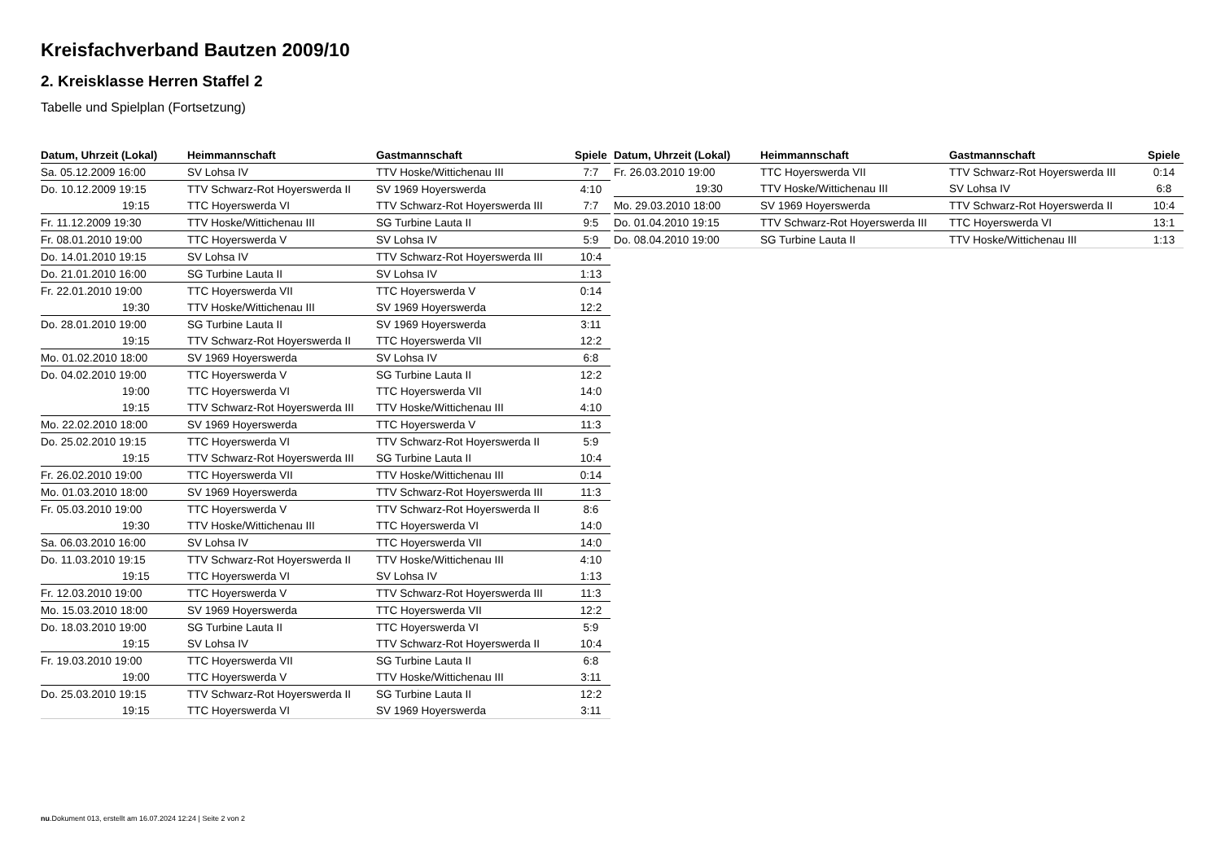Kreisfachverband Bautzen 2009/10
2. Kreisklasse Herren Staffel 2
Tabelle und Spielplan (Fortsetzung)
| Datum, Uhrzeit (Lokal) | Heimmannschaft | Gastmannschaft | Spiele |
| --- | --- | --- | --- |
| Sa. 05.12.2009 16:00 | SV Lohsa IV | TTV Hoske/Wittichenau III | 7:7 |
| Do. 10.12.2009 19:15 | TTV Schwarz-Rot Hoyerswerda II | SV 1969 Hoyerswerda | 4:10 |
| 19:15 | TTC Hoyerswerda VI | TTV Schwarz-Rot Hoyerswerda III | 7:7 |
| Fr. 11.12.2009 19:30 | TTV Hoske/Wittichenau III | SG Turbine Lauta II | 9:5 |
| Fr. 08.01.2010 19:00 | TTC Hoyerswerda V | SV Lohsa IV | 5:9 |
| Do. 14.01.2010 19:15 | SV Lohsa IV | TTV Schwarz-Rot Hoyerswerda III | 10:4 |
| Do. 21.01.2010 16:00 | SG Turbine Lauta II | SV Lohsa IV | 1:13 |
| Fr. 22.01.2010 19:00 | TTC Hoyerswerda VII | TTC Hoyerswerda V | 0:14 |
| 19:30 | TTV Hoske/Wittichenau III | SV 1969 Hoyerswerda | 12:2 |
| Do. 28.01.2010 19:00 | SG Turbine Lauta II | SV 1969 Hoyerswerda | 3:11 |
| 19:15 | TTV Schwarz-Rot Hoyerswerda II | TTC Hoyerswerda VII | 12:2 |
| Mo. 01.02.2010 18:00 | SV 1969 Hoyerswerda | SV Lohsa IV | 6:8 |
| Do. 04.02.2010 19:00 | TTC Hoyerswerda V | SG Turbine Lauta II | 12:2 |
| 19:00 | TTC Hoyerswerda VI | TTC Hoyerswerda VII | 14:0 |
| 19:15 | TTV Schwarz-Rot Hoyerswerda III | TTV Hoske/Wittichenau III | 4:10 |
| Mo. 22.02.2010 18:00 | SV 1969 Hoyerswerda | TTC Hoyerswerda V | 11:3 |
| Do. 25.02.2010 19:15 | TTC Hoyerswerda VI | TTV Schwarz-Rot Hoyerswerda II | 5:9 |
| 19:15 | TTV Schwarz-Rot Hoyerswerda III | SG Turbine Lauta II | 10:4 |
| Fr. 26.02.2010 19:00 | TTC Hoyerswerda VII | TTV Hoske/Wittichenau III | 0:14 |
| Mo. 01.03.2010 18:00 | SV 1969 Hoyerswerda | TTV Schwarz-Rot Hoyerswerda III | 11:3 |
| Fr. 05.03.2010 19:00 | TTC Hoyerswerda V | TTV Schwarz-Rot Hoyerswerda II | 8:6 |
| 19:30 | TTV Hoske/Wittichenau III | TTC Hoyerswerda VI | 14:0 |
| Sa. 06.03.2010 16:00 | SV Lohsa IV | TTC Hoyerswerda VII | 14:0 |
| Do. 11.03.2010 19:15 | TTV Schwarz-Rot Hoyerswerda II | TTV Hoske/Wittichenau III | 4:10 |
| 19:15 | TTC Hoyerswerda VI | SV Lohsa IV | 1:13 |
| Fr. 12.03.2010 19:00 | TTC Hoyerswerda V | TTV Schwarz-Rot Hoyerswerda III | 11:3 |
| Mo. 15.03.2010 18:00 | SV 1969 Hoyerswerda | TTC Hoyerswerda VII | 12:2 |
| Do. 18.03.2010 19:00 | SG Turbine Lauta II | TTC Hoyerswerda VI | 5:9 |
| 19:15 | SV Lohsa IV | TTV Schwarz-Rot Hoyerswerda II | 10:4 |
| Fr. 19.03.2010 19:00 | TTC Hoyerswerda VII | SG Turbine Lauta II | 6:8 |
| 19:00 | TTC Hoyerswerda V | TTV Hoske/Wittichenau III | 3:11 |
| Do. 25.03.2010 19:15 | TTV Schwarz-Rot Hoyerswerda II | SG Turbine Lauta II | 12:2 |
| 19:15 | TTC Hoyerswerda VI | SV 1969 Hoyerswerda | 3:11 |
| Datum, Uhrzeit (Lokal) | Heimmannschaft | Gastmannschaft | Spiele |
| --- | --- | --- | --- |
| Fr. 26.03.2010 19:00 | TTC Hoyerswerda VII | TTV Schwarz-Rot Hoyerswerda III | 0:14 |
| 19:30 | TTV Hoske/Wittichenau III | SV Lohsa IV | 6:8 |
| Mo. 29.03.2010 18:00 | SV 1969 Hoyerswerda | TTV Schwarz-Rot Hoyerswerda II | 10:4 |
| Do. 01.04.2010 19:15 | TTV Schwarz-Rot Hoyerswerda III | TTC Hoyerswerda VI | 13:1 |
| Do. 08.04.2010 19:00 | SG Turbine Lauta II | TTV Hoske/Wittichenau III | 1:13 |
nu.Dokument 013, erstellt am 16.07.2024 12:24 | Seite 2 von 2